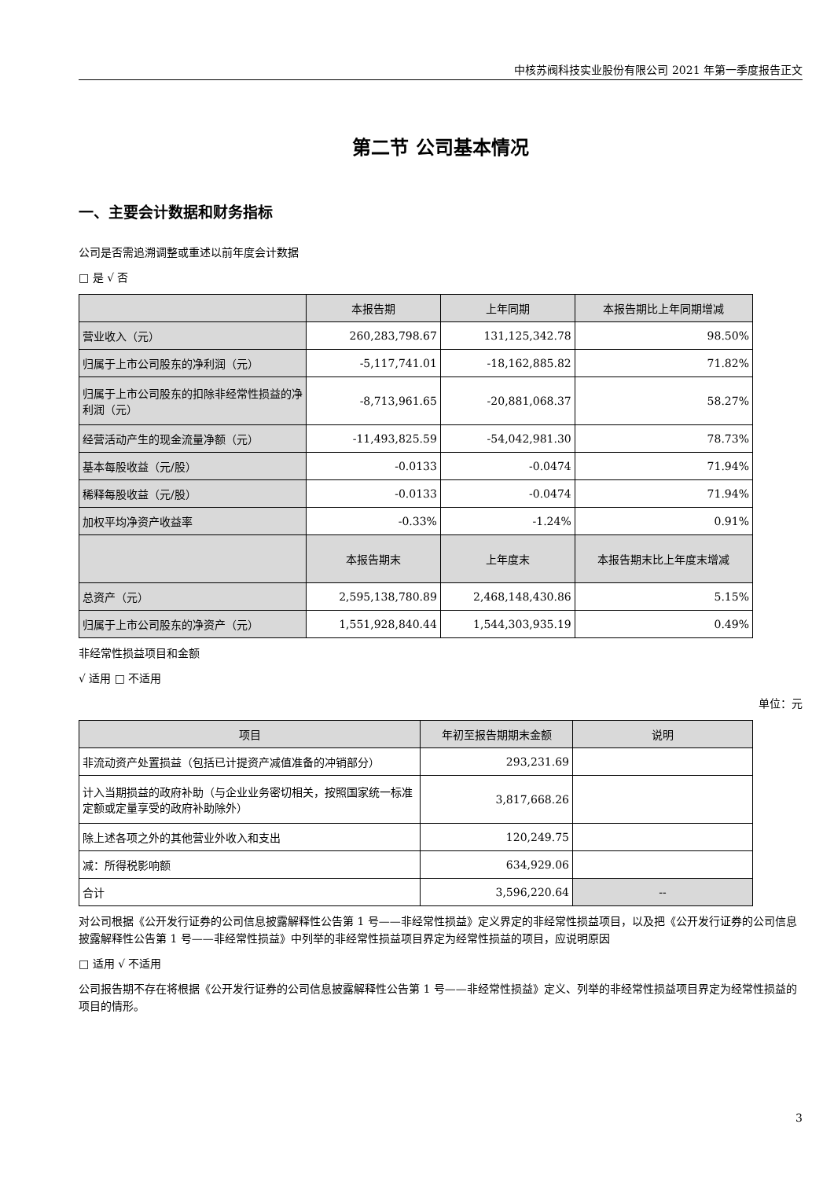中核苏阀科技实业股份有限公司 2021 年第一季度报告正文
第二节 公司基本情况
一、主要会计数据和财务指标
公司是否需追溯调整或重述以前年度会计数据
□ 是 √ 否
| | 本报告期 | 上年同期 | 本报告期比上年同期增减 |
| --- | --- | --- | --- |
| 营业收入（元） | 260,283,798.67 | 131,125,342.78 | 98.50% |
| 归属于上市公司股东的净利润（元） | -5,117,741.01 | -18,162,885.82 | 71.82% |
| 归属于上市公司股东的扣除非经常性损益的净利润（元） | -8,713,961.65 | -20,881,068.37 | 58.27% |
| 经营活动产生的现金流量净额（元） | -11,493,825.59 | -54,042,981.30 | 78.73% |
| 基本每股收益（元/股） | -0.0133 | -0.0474 | 71.94% |
| 稀释每股收益（元/股） | -0.0133 | -0.0474 | 71.94% |
| 加权平均净资产收益率 | -0.33% | -1.24% | 0.91% |
| | 本报告期末 | 上年度末 | 本报告期末比上年度末增减 |
| 总资产（元） | 2,595,138,780.89 | 2,468,148,430.86 | 5.15% |
| 归属于上市公司股东的净资产（元） | 1,551,928,840.44 | 1,544,303,935.19 | 0.49% |
非经常性损益项目和金额
√ 适用 □ 不适用
单位：元
| 项目 | 年初至报告期期末金额 | 说明 |
| --- | --- | --- |
| 非流动资产处置损益（包括已计提资产减值准备的冲销部分） | 293,231.69 | |
| 计入当期损益的政府补助（与企业业务密切相关，按照国家统一标准定额或定量享受的政府补助除外） | 3,817,668.26 | |
| 除上述各项之外的其他营业外收入和支出 | 120,249.75 | |
| 减：所得税影响额 | 634,929.06 | |
| 合计 | 3,596,220.64 | -- |
对公司根据《公开发行证券的公司信息披露解释性公告第 1 号——非经常性损益》定义界定的非经常性损益项目，以及把《公开发行证券的公司信息披露解释性公告第 1 号——非经常性损益》中列举的非经常性损益项目界定为经常性损益的项目，应说明原因
□ 适用 √ 不适用
公司报告期不存在将根据《公开发行证券的公司信息披露解释性公告第 1 号——非经常性损益》定义、列举的非经常性损益项目界定为经常性损益的项目的情形。
3